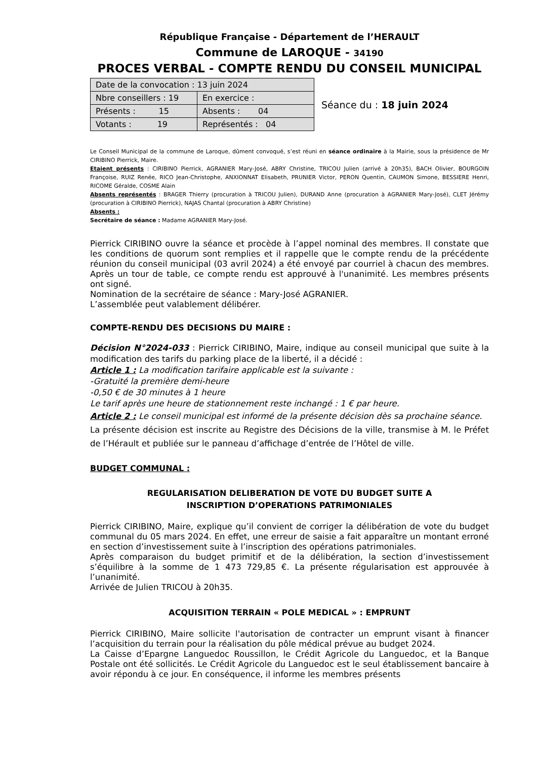République Française - Département de l’HERAULT
Commune de LAROQUE - 34190
PROCES VERBAL - COMPTE RENDU DU CONSEIL MUNICIPAL
| Date de la convocation : 13 juin 2024 | |
| Nbre conseillers : 19 | En exercice : |
| Présents : 15 | Absents : 04 |
| Votants : 19 | Représentés : 04 |
Séance du : 18 juin 2024
Le Conseil Municipal de la commune de Laroque, dûment convoqué, s’est réuni en séance ordinaire à la Mairie, sous la présidence de Mr CIRIBINO Pierrick, Maire.
Etaient présents : CIRIBINO Pierrick, AGRANIER Mary-José, ABRY Christine, TRICOU Julien (arrivé à 20h35), BACH Olivier, BOURGOIN Françoise, RUIZ Renée, RICO Jean-Christophe, ANXIONNAT Elisabeth, PRUNIER Victor, PERON Quentin, CAUMON Simone, BESSIERE Henri, RICOME Géralde, COSME Alain
Absents représentés : BRAGER Thierry (procuration à TRICOU Julien), DURAND Anne (procuration à AGRANIER Mary-José), CLET Jérémy (procuration à CIRIBINO Pierrick), NAJAS Chantal (procuration à ABRY Christine)
Absents :
Secrétaire de séance : Madame AGRANIER Mary-José.
Pierrick CIRIBINO ouvre la séance et procède à l’appel nominal des membres. Il constate que les conditions de quorum sont remplies et il rappelle que le compte rendu de la précédente réunion du conseil municipal (03 avril 2024) a été envoyé par courriel à chacun des membres. Après un tour de table, ce compte rendu est approuvé à l'unanimité. Les membres présents ont signé.
Nomination de la secrétaire de séance : Mary-José AGRANIER.
L’assemblée peut valablement délibérer.
COMPTE-RENDU DES DECISIONS DU MAIRE :
Décision N°2024-033 : Pierrick CIRIBINO, Maire, indique au conseil municipal que suite à la modification des tarifs du parking place de la liberté, il a décidé :
Article 1 : La modification tarifaire applicable est la suivante :
-Gratuité la première demi-heure
-0,50 € de 30 minutes à 1 heure
Le tarif après une heure de stationnement reste inchangé : 1 € par heure.
Article 2 : Le conseil municipal est informé de la présente décision dès sa prochaine séance.
La présente décision est inscrite au Registre des Décisions de la ville, transmise à M. le Préfet de l’Hérault et publiée sur le panneau d’affichage d’entrée de l’Hôtel de ville.
BUDGET COMMUNAL :
REGULARISATION DELIBERATION DE VOTE DU BUDGET SUITE A
INSCRIPTION D’OPERATIONS PATRIMONIALES
Pierrick CIRIBINO, Maire, explique qu’il convient de corriger la délibération de vote du budget communal du 05 mars 2024. En effet, une erreur de saisie a fait apparaître un montant erroné en section d’investissement suite à l’inscription des opérations patrimoniales.
Après comparaison du budget primitif et de la délibération, la section d’investissement s’équilibre à la somme de 1 473 729,85 €. La présente régularisation est approuvée à l’unanimité.
Arrivée de Julien TRICOU à 20h35.
ACQUISITION TERRAIN « POLE MEDICAL » : EMPRUNT
Pierrick CIRIBINO, Maire sollicite l'autorisation de contracter un emprunt visant à financer l’acquisition du terrain pour la réalisation du pôle médical prévue au budget 2024.
La Caisse d’Epargne Languedoc Roussillon, le Crédit Agricole du Languedoc, et la Banque Postale ont été sollicités. Le Crédit Agricole du Languedoc est le seul établissement bancaire à avoir répondu à ce jour. En conséquence, il informe les membres présents